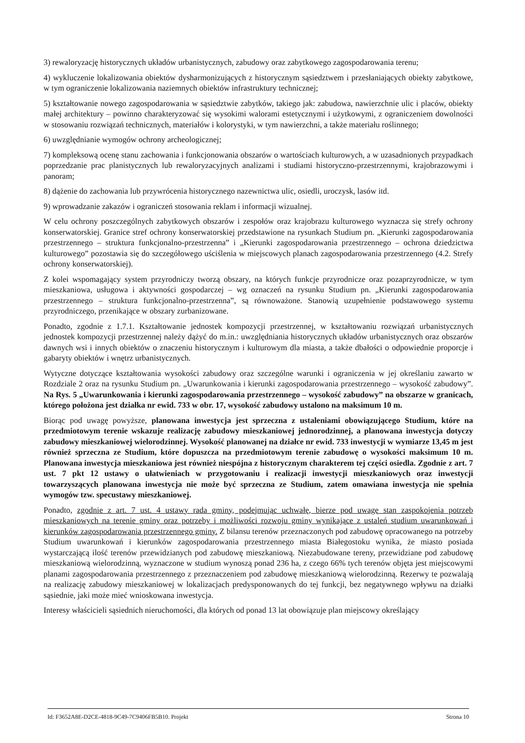3) rewaloryzację historycznych układów urbanistycznych, zabudowy oraz zabytkowego zagospodarowania terenu;
4) wykluczenie lokalizowania obiektów dysharmonizujących z historycznym sąsiedztwem i przesłaniających obiekty zabytkowe, w tym ograniczenie lokalizowania naziemnych obiektów infrastruktury technicznej;
5) kształtowanie nowego zagospodarowania w sąsiedztwie zabytków, takiego jak: zabudowa, nawierzchnie ulic i placów, obiekty małej architektury – powinno charakteryzować się wysokimi walorami estetycznymi i użytkowymi, z ograniczeniem dowolności w stosowaniu rozwiązań technicznych, materiałów i kolorystyki, w tym nawierzchni, a także materiału roślinnego;
6) uwzględnianie wymogów ochrony archeologicznej;
7) kompleksową ocenę stanu zachowania i funkcjonowania obszarów o wartościach kulturowych, a w uzasadnionych przypadkach poprzedzanie prac planistycznych lub rewaloryzacyjnych analizami i studiami historyczno-przestrzennymi, krajobrazowymi i panoram;
8) dążenie do zachowania lub przywrócenia historycznego nazewnictwa ulic, osiedli, uroczysk, lasów itd.
9) wprowadzanie zakazów i ograniczeń stosowania reklam i informacji wizualnej.
W celu ochrony poszczególnych zabytkowych obszarów i zespołów oraz krajobrazu kulturowego wyznacza się strefy ochrony konserwatorskiej. Granice stref ochrony konserwatorskiej przedstawione na rysunkach Studium pn. „Kierunki zagospodarowania przestrzennego – struktura funkcjonalno-przestrzenna” i „Kierunki zagospodarowania przestrzennego – ochrona dziedzictwa kulturowego” pozostawia się do szczegółowego uściślenia w miejscowych planach zagospodarowania przestrzennego (4.2. Strefy ochrony konserwatorskiej).
Z kolei wspomagający system przyrodniczy tworzą obszary, na których funkcje przyrodnicze oraz pozaprzyrodnicze, w tym mieszkaniowa, usługowa i aktywności gospodarczej – wg oznaczeń na rysunku Studium pn. „Kierunki zagospodarowania przestrzennego – struktura funkcjonalno-przestrzenna”, są równoważone. Stanowią uzupełnienie podstawowego systemu przyrodniczego, przenikające w obszary zurbanizowane.
Ponadto, zgodnie z 1.7.1. Kształtowanie jednostek kompozycji przestrzennej, w kształtowaniu rozwiązań urbanistycznych jednostek kompozycji przestrzennej należy dążyć do m.in.: uwzględniania historycznych układów urbanistycznych oraz obszarów dawnych wsi i innych obiektów o znaczeniu historycznym i kulturowym dla miasta, a także dbałości o odpowiednie proporcje i gabaryty obiektów i wnętrz urbanistycznych.
Wytyczne dotyczące kształtowania wysokości zabudowy oraz szczególne warunki i ograniczenia w jej określaniu zawarto w Rozdziale 2 oraz na rysunku Studium pn. „Uwarunkowania i kierunki zagospodarowania przestrzennego – wysokość zabudowy”. Na Rys. 5 „Uwarunkowania i kierunki zagospodarowania przestrzennego – wysokość zabudowy” na obszarze w granicach, którego położona jest działka nr ewid. 733 w obr. 17, wysokość zabudowy ustalono na maksimum 10 m.
Biorąc pod uwagę powyższe, planowana inwestycja jest sprzeczna z ustaleniami obowiązującego Studium, które na przedmiotowym terenie wskazuje realizację zabudowy mieszkaniowej jednorodzinnej, a planowana inwestycja dotyczy zabudowy mieszkaniowej wielorodzinnej. Wysokość planowanej na działce nr ewid. 733 inwestycji w wymiarze 13,45 m jest również sprzeczna ze Studium, które dopuszcza na przedmiotowym terenie zabudowę o wysokości maksimum 10 m. Planowana inwestycja mieszkaniowa jest również niespójna z historycznym charakterem tej części osiedla. Zgodnie z art. 7 ust. 7 pkt 12 ustawy o ułatwieniach w przygotowaniu i realizacji inwestycji mieszkaniowych oraz inwestycji towarzyszących planowana inwestycja nie może być sprzeczna ze Studium, zatem omawiana inwestycja nie spełnia wymogów tzw. specustawy mieszkaniowej.
Ponadto, zgodnie z art. 7 ust. 4 ustawy rada gminy, podejmując uchwałę, bierze pod uwagę stan zaspokojenia potrzeb mieszkaniowych na terenie gminy oraz potrzeby i możliwości rozwoju gminy wynikające z ustaleń studium uwarunkowań i kierunków zagospodarowania przestrzennego gminy. Z bilansu terenów przeznaczonych pod zabudowę opracowanego na potrzeby Studium uwarunkowań i kierunków zagospodarowania przestrzennego miasta Białegostoku wynika, że miasto posiada wystarczającą ilość terenów przewidzianych pod zabudowę mieszkaniową. Niezabudowane tereny, przewidziane pod zabudowę mieszkaniową wielorodzinną, wyznaczone w studium wynoszą ponad 236 ha, z czego 66% tych terenów objęta jest miejscowymi planami zagospodarowania przestrzennego z przeznaczeniem pod zabudowę mieszkaniową wielorodzinną. Rezerwy te pozwalają na realizację zabudowy mieszkaniowej w lokalizacjach predysponowanych do tej funkcji, bez negatywnego wpływu na działki sąsiednie, jaki może mieć wnioskowana inwestycja.
Interesy właścicieli sąsiednich nieruchomości, dla których od ponad 13 lat obowiązuje plan miejscowy określający
Id: F3652A8E-D2CE-4818-9C49-7C9406FB5B10. Projekt Strona 10